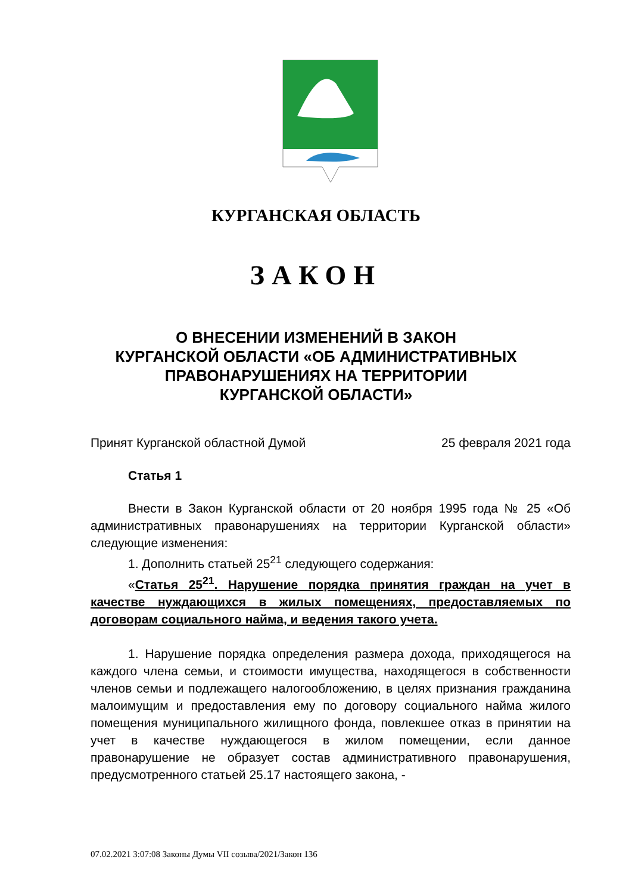КУРГАНСКАЯ ОБЛАСТЬ
ЗАКОН
О ВНЕСЕНИИ ИЗМЕНЕНИЙ В ЗАКОН
КУРГАНСКОЙ ОБЛАСТИ «ОБ АДМИНИСТРАТИВНЫХ
ПРАВОНАРУШЕНИЯХ НА ТЕРРИТОРИИ
КУРГАНСКОЙ ОБЛАСТИ»
Принят Курганской областной Думой 25 февраля 2021 года
Статья 1
Внести в Закон Курганской области от 20 ноября 1995 года № 25 «Об административных правонарушениях на территории Курганской области» следующие изменения:
1. Дополнить статьей 25<sup>21</sup> следующего содержания:
«Статья 25<sup>21</sup>. Нарушение порядка принятия граждан на учет в качестве нуждающихся в жилых помещениях, предоставляемых по договорам социального найма, и ведения такого учета.
1. Нарушение порядка определения размера дохода, приходящегося на каждого члена семьи, и стоимости имущества, находящегося в собственности членов семьи и подлежащего налогообложению, в целях признания гражданина малоимущим и предоставления ему по договору социального найма жилого помещения муниципального жилищного фонда, повлекшее отказ в принятии на учет в качестве нуждающегося в жилом помещении, если данное правонарушение не образует состав административного правонарушения, предусмотренного статьей 25.17 настоящего закона, -
07.02.2021 3:07:08 Законы Думы VII созыва/2021/Закон 136